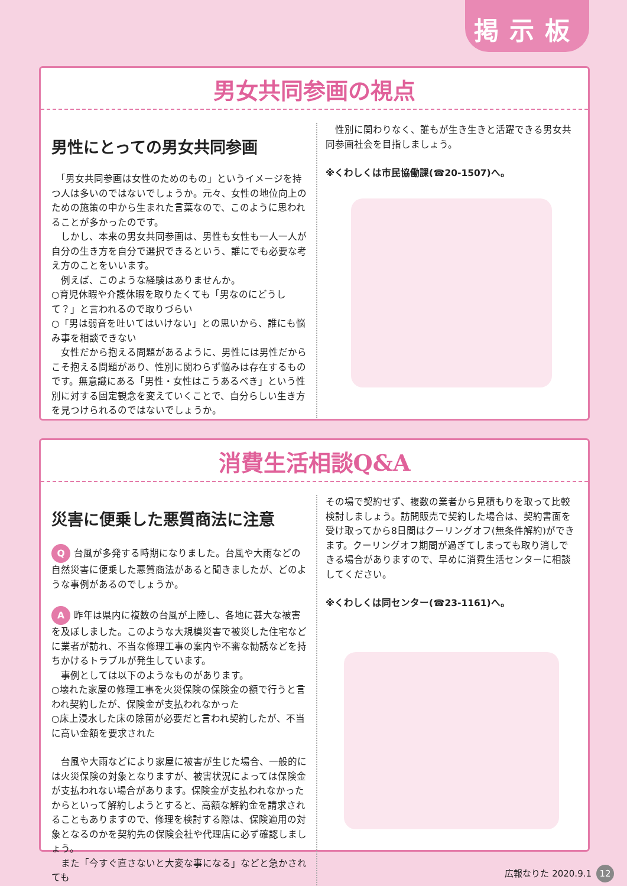掲示板
男女共同参画の視点
男性にとっての男女共同参画
　「男女共同参画は女性のためのもの」というイメージを持つ人は多いのではないでしょうか。元々、女性の地位向上のための施策の中から生まれた言葉なので、このように思われることが多かったのです。
　しかし、本来の男女共同参画は、男性も女性も一人一人が自分の生き方を自分で選択できるという、誰にでも必要な考え方のことをいいます。
　例えば、このような経験はありませんか。
○育児休暇や介護休暇を取りたくても「男なのにどうして？」と言われるので取りづらい
○「男は弱音を吐いてはいけない」との思いから、誰にも悩み事を相談できない
　女性だから抱える問題があるように、男性には男性だからこそ抱える問題があり、性別に関わらず悩みは存在するものです。無意識にある「男性・女性はこうあるべき」という性別に対する固定観念を変えていくことで、自分らしい生き方を見つけられるのではないでしょうか。
　性別に関わりなく、誰もが生き生きと活躍できる男女共同参画社会を目指しましょう。
※くわしくは市民協働課(☎20-1507)へ。
消費生活相談Q&A
災害に便乗した悪質商法に注意
Q台風が多発する時期になりました。台風や大雨などの自然災害に便乗した悪質商法があると聞きましたが、どのような事例があるのでしょうか。
A昨年は県内に複数の台風が上陸し、各地に甚大な被害を及ぼしました。このような大規模災害で被災した住宅などに業者が訪れ、不当な修理工事の案内や不審な勧誘などを持ちかけるトラブルが発生しています。
　事例としては以下のようなものがあります。
○壊れた家屋の修理工事を火災保険の保険金の額で行うと言われ契約したが、保険金が支払われなかった
○床上浸水した床の除菌が必要だと言われ契約したが、不当に高い金額を要求された
　台風や大雨などにより家屋に被害が生じた場合、一般的には火災保険の対象となりますが、被害状況によっては保険金が支払われない場合があります。保険金が支払われなかったからといって解約しようとすると、高額な解約金を請求されることもありますので、修理を検討する際は、保険適用の対象となるのかを契約先の保険会社や代理店に必ず確認しましょう。
　また「今すぐ直さないと大変な事になる」などと急かされても
その場で契約せず、複数の業者から見積もりを取って比較検討しましょう。訪問販売で契約した場合は、契約書面を受け取ってから8日間はクーリングオフ(無条件解約)ができます。クーリングオフ期間が過ぎてしまっても取り消しできる場合がありますので、早めに消費生活センターに相談してください。
※くわしくは同センター(☎23-1161)へ。
広報なりた 2020.9.1 12